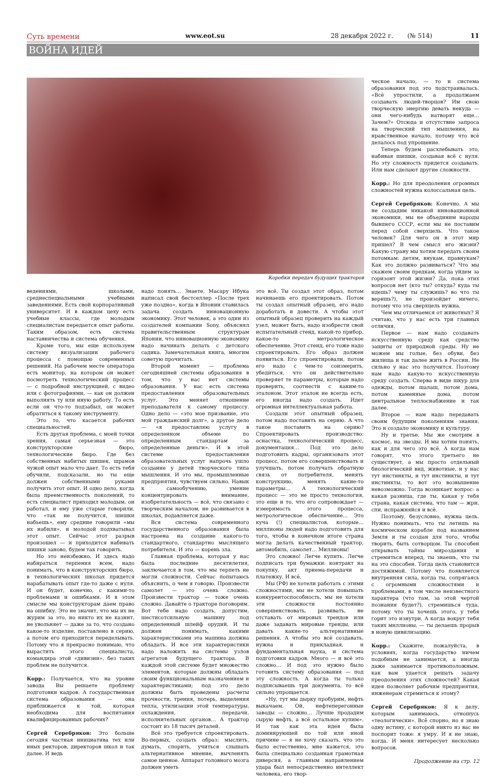Суть времени www.eot.su 28 декабря 2022 г. (№ 514) 11
ВОЙНА ИДЕЙ
Коробки передач будущих тракторов
ведениями, школами, среднеспециальными учебными заведениями. Есть свой корпоративный университет. И в каждом цеху есть учебные классы, где молодым специалистам передается опыт работы. Таким образом, есть система наставничества и система обучения.
Кроме того, мы еще используем систему визуализации рабочего процесса с помощью современных решений. На рабочем месте оператора есть монитор, на котором он может посмотреть технологический процесс — с подробной инструкцией, с видео или с фотографиями, — как он должен выполнять ту или иную работу. То есть если он что-то подзабыл, он может обратиться к такому инструменту.
Это то, что касается рабочих специальностей.
Есть другая проблема, с моей точки зрения, самая серьезная — это конструкторские бюро, технологические бюро. Где без собственных набитых шишек, шрамов чужой опыт мало что дает. То есть тебя обучили, подсказали, но ты еще должен собственными руками получить этот опыт. И одно дело, когда была преемственность поколений, то есть специалист приходил молодым, он работал, и ему уже старые говорили, что «так не получится, шишки набьешь», ему средние говорили «мы их набили», и молодой подхватывал этот опыт. Сейчас этот разрыв произошел — и приходится набивать шишки заново, будем так говорить.
Но это неизбежно. И здесь надо набираться терпения всем, надо понимать, что в конструкторских бюро, в технологических школах придется нарабатывать опыт где-то даже с нуля. И он будет, конечно, с какими-то проблемами и ошибками. И в этом смысле мы конструкторам даем право на ошибку. Это не значит, что мы их не журим за это, но никто их не казнит, не увольняет — даже за то, что создано какое-то изделие, поставлено в серию, а потом его приходится переделывать. Потому что я прекрасно понимаю, что вырастить этого специалиста, командира этой «дивизии», без таких проблем не получится.
Корр.: Получается, что на уровне завода Вы решаете проблему подготовки кадров. А государственная система образования — она приближается к той, которая необходима для воспитания квалифицированных рабочих?
Сергей Серебряков: Это больше сегодня частная инициатива тех или иных ректоров, директоров школ и так далее. И ведь
надо понять… Знаете, Масару Ибука написал свой бестселлер «После трех уже поздно», когда в Японии ставилась задача создать инновационную экономику. Этот человек, а это один из создателей компании Sony, объяснял правительственным структурам Японии, что инновационную экономику надо начинать делать с детского садика. Замечательная книга, многим советую прочитать.
Второй момент — проблема сегодняшней системы образования в том, что у нас нет системы образования. У нас есть система предоставления образовательных услуг. Это меняет отношение преподавателя к самому процессу. Одно дело — «это мое призвание, это мой гражданский долг», а другое дело — «я предоставляю услугу в определенном объеме по определенным стандартам за определенные деньги». И в этой системе предоставления образовательных услуг напрочь ушло создание у детей творческого типа мышления. И это мы, промышленные предприятия, чувствуем сильно. Навык к самообучению, умение концентрировать внимание, изобретательность — всё, что связано с творческим началом, не развивается в школах, подавляется даже.
Вся система современного государственного образования была настроена на создание какого-то стандартного, стандартно мыслящего потребителя. И это — корень зла.
Главная проблема, которая у нас была последние десятилетия, заключается в том, что мы терпеть не могли сложности. Сейчас попытаюсь объяснить, о чем я говорю. Произвести самолет — это очень сложно. Произвести трактор — тоже очень сложно. Давайте о тракторе поговорим. Вот тебе надо создать, допустим, шестисотсильную машину под определенный шлейф орудий. И ты должен понимать, какими характеристиками эта машина должна обладать. И все эти характеристики надо наложить на системы узлов агрегатов будущего трактора. В каждой этой системе будет множество элементов, которые должны обладать своим функциональным назначением и характеристиками; под это дело должны быть проведены расчеты прочности, трения, потерь, выделения тепла, утилизации этой температуры, охлаждения, передачи, исполнительных органов… А трактор состоит из 18 тысяч деталей.
Всё это требуется спроектировать. Во-первых, создать образ: мыслить, думать, спорить, учиться слышать альтернативное мнение, вычленять самое ценное. Аппарат головного мозга должен уметь
это всё. Ты создал этот образ, потом начинаешь его проектировать. Потом ты создал опытный образец, его надо доработать и довести. А чтобы этот опытный образец проверить на каждый узел, может быть, надо изобрести свой испытательный стенд, какой-то прибор, какое-то метрологическое обеспечение. Этот стенд, его тоже надо спроектировать. Его образ должен появиться. Его спроектировали, потом его надо с чем-то соизмерить, убедиться, что он действительно проверяет те параметры, которые надо проверить, соотнести с каким-то эталоном. Этот эталон не всегда есть, его иногда надо создать. Идет огромная интеллектуальная работа.
Создали этот опытный образец, потом надо поставить на серию. А что такое поставить на серию? Спроектировать производство: оснастка, технологический процесс, документация… Под это дело подготовить кадры, организовать этот процесс, потом его совершенствовать и улучшать, потом получать обратную связь от потребителя, менять конструкцию, менять какие-то параметры… А технологический процесс — это не просто технология, это еще и то, что его сопровождает — измеримость этого процесса, метрологическое обеспечение… Это куча (!) специалистов, которые… миллионы людей надо подготовить для того, чтобы в конечном итоге страна могла делать качественный трактор, автомобиль, самолет… Миллионы!
Это сложно! Легче купить. Легче подписать три бумажки: контракт на покупку, акт приема-передачи и платежку. И всё.
Мы (РФ) не хотели работать с этими сложностями, мы не хотели повышать конкурентоспособность, мы не хотели эти сложности постоянно совершенствовать, развивать, не отставать от мировых трендов или даже задавать мировые тренды, или давать какие-то альтернативные решения. А чтобы это всё создавать, нужна и прикладная, и фундаментальная наука, и система подготовки кадров. Много — и всё это сложно… И под это нужно было готовить систему образования — под эту сложность. А когда ты только подписываешь три документа, то всё сильно упрощается.
«Ну, тут мы дырку пробурим, нефть выкачаем. Ой, нефтеперегонные заводы — сложно… Лучше продадим сырую нефть, а всё остальное купим». И так как эта идея была доминирующей по той или иной причине — я не хочу сказать, что это было естественно, мне кажется, это была специально созданная грамотная диверсия, а главным направлением удара был непосредственно интеллект человека, его твор-
ческое начало, — то и система образования под это подстраивалась. «Всё упростили, а продолжаем создавать людей-творцов? Им свою творческую энергию девать некуда — они чего-нибудь натворят еще… Зачем?» Отсюда и отсутствие запроса на творческий тип мышления, на нравственное начало, потому что всё делалось под упрощение.
Теперь будем расхлебывать это, набивая шишки, создавая всё с нуля. Но эту сложность придется создавать. Или нам сделают другие сложности.
Корр.: Но для преодоления огромных сложностей нужна колоссальная цель.
Сергей Серебряков: Конечно. А мы не создадим никакой инновационной экономики, мы не объединим народы бывшего СССР, если мы не поставим перед собой сверхцель. Что такое человек? Для чего он в этот мир пришел? В чем смысл его жизни? Какую страну мы хотим передать своим потомкам: детям, внукам, правнукам? Как это должно развиваться? Что мы скажем своим предкам, когда уйдем за горизонт этой жизни? Да, пока этих вопросов нет (кто ты? откуда? куда ты идешь? чему ты служишь? во что ты веришь?), не произойдет ничего, потому что эта сверхцель нужна.
Чем мы отличаемся от животных? Я считаю, что у нас есть три главных отличия.
Первое — нам надо создавать искусственную среду как средство защиты от природной среды. Ну не можем мы голые, без обуви, без жилища и так далее жить в России. Не сильно у нас это получится. Поэтому нам надо какую-то искусственную среду создать. Сперва в виде шкур для одежды, потом шалаш, потом дома, потом каменные дома, потом центральное теплоснабжение и так далее.
Второе — нам надо передавать своим будущим поколениям знания. Это и создало экономику и культуру.
Ну и третье. Мы же смотрим в космос, на звезды. И мы хотим понять, как и для чего это всё. А когда нам говорят, что этого третьего не существует, а мы просто отдельный биологический вид, животные, и у нас тут инстинкты, и тут инстинкты, и тут инстинкты, то вот это возвышение невозможно. Тогда возникает вопрос: а какая разница, где ты, какая у тебя страна, какая система, что там — жри, спи, испражняйся и всё.
Поэтому, безусловно, нужна цель. Нужно понимать, что ты летишь на космическом корабле под названием Земля и ты создан для того, чтобы творить, быть сотворцом. Ты способен открывать тайны мироздания и стремиться вперед, ты знаешь, что ты на это способен. Тогда цель становится достижимой. Потому что появляется внутренняя сила, когда ты, сопрягаясь с огромными сложностями и проблемами, в том числе неизвестного характера (что там, за этой чертой познания будет?), стремишься туда, потому что ты хочешь этого, у тебя горит это изнутри. А когда вокруг тебя таких миллионы, — ты делаешь прорыв в новую цивилизацию.
Корр.: Скажите, пожалуйста, в условиях, когда государство ничем подобным не занимается, а иногда даже занимается противоположным, как вам удается решать задачу преодоления этих сложностей? Какая идея позволяет рабочим предприятия, инженерам стремиться к этому?
Сергей Серебряков: Я к делу, которым занимаюсь, отношусь «теологически». Всё спорно, но я знаю одну истину, с которой никто из вас не поспорит тоже: я умру. И я не знаю, когда. И меня интересует несколько вопросов.
Продолжение на стр. 12